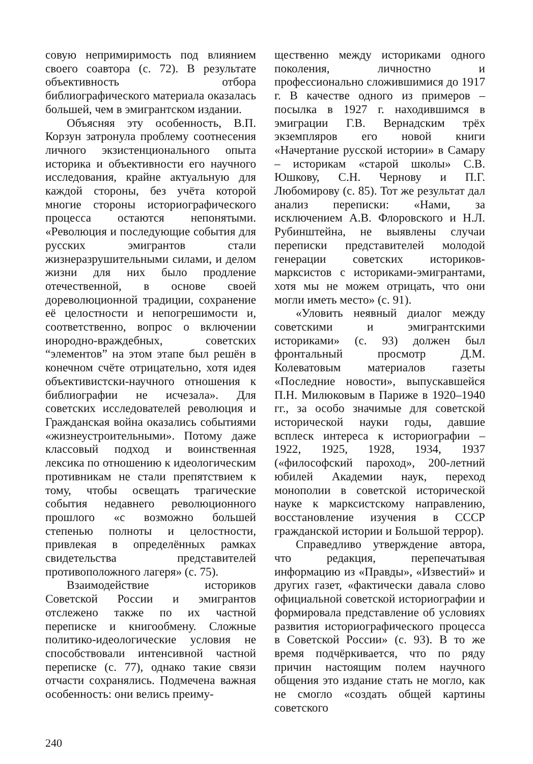совую непримиримость под влиянием своего соавтора (с. 72). В результате объективность отбора библиографического материала оказалась большей, чем в эмигрантском издании.
Объясняя эту особенность, В.П. Корзун затронула проблему соотнесения личного экзистенционального опыта историка и объективности его научного исследования, крайне актуальную для каждой стороны, без учёта которой многие стороны историографического процесса остаются непонятыми. «Революция и последующие события для русских эмигрантов стали жизнеразрушительными силами, и делом жизни для них было продление отечественной, в основе своей дореволюционной традиции, сохранение её целостности и непогрешимости и, соответственно, вопрос о включении инородно-враждебных, советских “элементов” на этом этапе был решён в конечном счёте отрицательно, хотя идея объективистски-научного отношения к библиографии не исчезала». Для советских исследователей революция и Гражданская война оказались событиями «жизнеустроительными». Потому даже классовый подход и воинственная лексика по отношению к идеологическим противникам не стали препятствием к тому, чтобы освещать трагические события недавнего революционного прошлого «с возможно большей степенью полноты и целостности, привлекая в определённых рамках свидетельства представителей противоположного лагеря» (с. 75).
Взаимодействие историков Советской России и эмигрантов отслежено также по их частной переписке и книгообмену. Сложные политико-идеологические условия не способствовали интенсивной частной переписке (с. 77), однако такие связи отчасти сохранялись. Подмечена важная особенность: они велись преиму-
щественно между историками одного поколения, личностно и профессионально сложившимися до 1917 г. В качестве одного из примеров – посылка в 1927 г. находившимся в эмиграции Г.В. Вернадским трёх экземпляров его новой книги «Начертание русской истории» в Самару – историкам «старой школы» С.В. Юшкову, С.Н. Чернову и П.Г. Любомирову (с. 85). Тот же результат дал анализ переписки: «Нами, за исключением А.В. Флоровского и Н.Л. Рубинштейна, не выявлены случаи переписки представителей молодой генерации советских историков-марксистов с историками-эмигрантами, хотя мы не можем отрицать, что они могли иметь место» (с. 91).
«Уловить неявный диалог между советскими и эмигрантскими историками» (с. 93) должен был фронтальный просмотр Д.М. Колеватовым материалов газеты «Последние новости», выпускавшейся П.Н. Милюковым в Париже в 1920–1940 гг., за особо значимые для советской исторической науки годы, давшие всплеск интереса к историографии – 1922, 1925, 1928, 1934, 1937 («философский пароход», 200-летний юбилей Академии наук, переход монополии в советской исторической науке к марксистскому направлению, восстановление изучения в СССР гражданской истории и Большой террор).
Справедливо утверждение автора, что редакция, перепечатывая информацию из «Правды», «Известий» и других газет, «фактически давала слово официальной советской историографии и формировала представление об условиях развития историографического процесса в Советской России» (с. 93). В то же время подчёркивается, что по ряду причин настоящим полем научного общения это издание стать не могло, как не смогло «создать общей картины советского
240